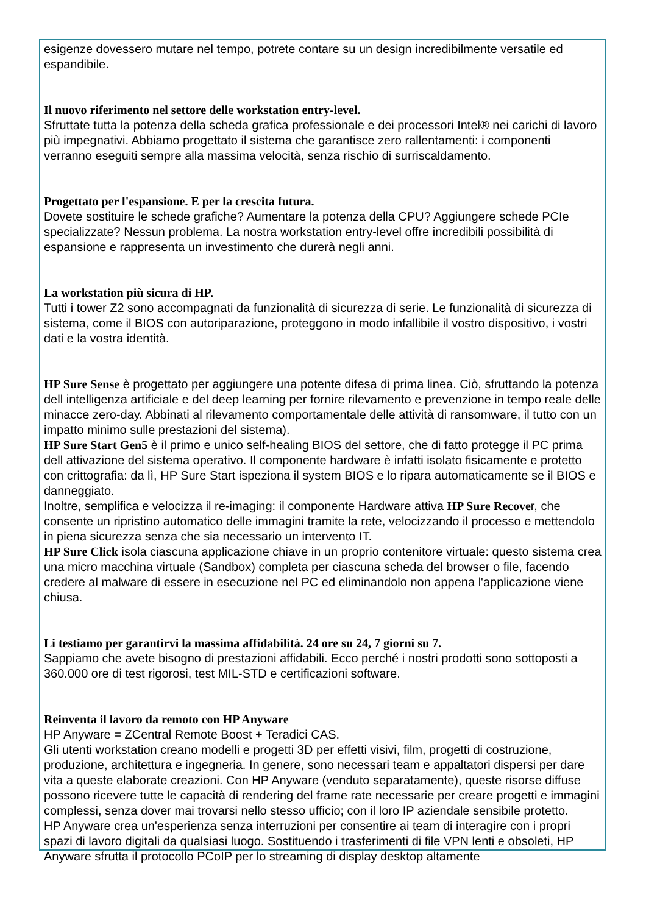esigenze dovessero mutare nel tempo, potrete contare su un design incredibilmente versatile ed espandibile.
Il nuovo riferimento nel settore delle workstation entry-level.
Sfruttate tutta la potenza della scheda grafica professionale e dei processori Intel® nei carichi di lavoro più impegnativi. Abbiamo progettato il sistema che garantisce zero rallentamenti: i componenti verranno eseguiti sempre alla massima velocità, senza rischio di surriscaldamento.
Progettato per l'espansione. E per la crescita futura.
Dovete sostituire le schede grafiche? Aumentare la potenza della CPU? Aggiungere schede PCIe specializzate? Nessun problema. La nostra workstation entry-level offre incredibili possibilità di espansione e rappresenta un investimento che durerà negli anni.
La workstation più sicura di HP.
Tutti i tower Z2 sono accompagnati da funzionalità di sicurezza di serie. Le funzionalità di sicurezza di sistema, come il BIOS con autoriparazione, proteggono in modo infallibile il vostro dispositivo, i vostri dati e la vostra identità.
HP Sure Sense è progettato per aggiungere una potente difesa di prima linea. Ciò, sfruttando la potenza dell intelligenza artificiale e del deep learning per fornire rilevamento e prevenzione in tempo reale delle minacce zero-day. Abbinati al rilevamento comportamentale delle attività di ransomware, il tutto con un impatto minimo sulle prestazioni del sistema).
HP Sure Start Gen5 è il primo e unico self-healing BIOS del settore, che di fatto protegge il PC prima dell attivazione del sistema operativo. Il componente hardware è infatti isolato fisicamente e protetto con crittografia: da lì, HP Sure Start ispeziona il system BIOS e lo ripara automaticamente se il BIOS e danneggiato.
Inoltre, semplifica e velocizza il re-imaging: il componente Hardware attiva HP Sure Recover, che consente un ripristino automatico delle immagini tramite la rete, velocizzando il processo e mettendolo in piena sicurezza senza che sia necessario un intervento IT.
HP Sure Click isola ciascuna applicazione chiave in un proprio contenitore virtuale: questo sistema crea una micro macchina virtuale (Sandbox) completa per ciascuna scheda del browser o file, facendo credere al malware di essere in esecuzione nel PC ed eliminandolo non appena l'applicazione viene chiusa.
Li testiamo per garantirvi la massima affidabilità. 24 ore su 24, 7 giorni su 7.
Sappiamo che avete bisogno di prestazioni affidabili. Ecco perché i nostri prodotti sono sottoposti a 360.000 ore di test rigorosi, test MIL-STD e certificazioni software.
Reinventa il lavoro da remoto con HP Anyware
HP Anyware = ZCentral Remote Boost + Teradici CAS.
Gli utenti workstation creano modelli e progetti 3D per effetti visivi, film, progetti di costruzione, produzione, architettura e ingegneria. In genere, sono necessari team e appaltatori dispersi per dare vita a queste elaborate creazioni. Con HP Anyware (venduto separatamente), queste risorse diffuse possono ricevere tutte le capacità di rendering del frame rate necessarie per creare progetti e immagini complessi, senza dover mai trovarsi nello stesso ufficio; con il loro IP aziendale sensibile protetto.
HP Anyware crea un'esperienza senza interruzioni per consentire ai team di interagire con i propri spazi di lavoro digitali da qualsiasi luogo. Sostituendo i trasferimenti di file VPN lenti e obsoleti, HP Anyware sfrutta il protocollo PCoIP per lo streaming di display desktop altamente